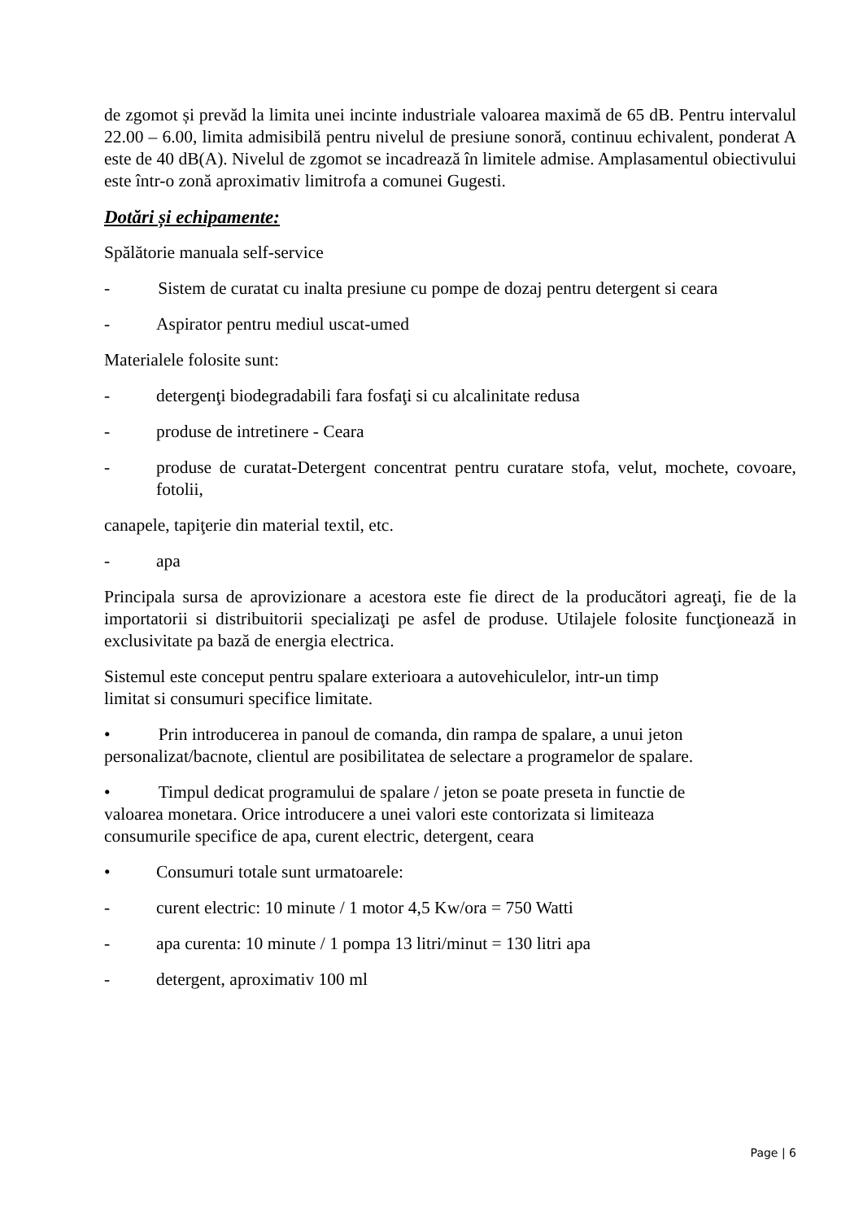de zgomot și prevăd la limita unei incinte industriale valoarea maximă de 65 dB. Pentru intervalul 22.00 – 6.00, limita admisibilă pentru nivelul de presiune sonoră, continuu echivalent, ponderat A este de 40 dB(A). Nivelul de zgomot se incadrează în limitele admise. Amplasamentul obiectivului este într-o zonă aproximativ limitrofa a comunei Gugesti.
Dotări și echipamente:
Spălătorie manuala self-service
- Sistem de curatat cu inalta presiune cu pompe de dozaj pentru detergent si ceara
- Aspirator pentru mediul uscat-umed
Materialele folosite sunt:
- detergenţi biodegradabili fara fosfaţi si cu alcalinitate redusa
- produse de intretinere - Ceara
- produse de curatat-Detergent concentrat pentru curatare stofa, velut, mochete, covoare, fotolii,
canapele, tapiţerie din material textil, etc.
- apa
Principala sursa de aprovizionare a acestora este fie direct de la producători agreaţi, fie de la importatorii si distribuitorii specializaţi pe asfel de produse. Utilajele folosite funcţionează in exclusivitate pa bază de energia electrica.
Sistemul este conceput pentru spalare exterioara a autovehiculelor, intr-un timp
limitat si consumuri specifice limitate.
• Prin introducerea in panoul de comanda, din rampa de spalare, a unui jeton personalizat/bacnote, clientul are posibilitatea de selectare a programelor de spalare.
• Timpul dedicat programului de spalare / jeton se poate preseta in functie de
valoarea monetara. Orice introducere a unei valori este contorizata si limiteaza
consumurile specifice de apa, curent electric, detergent, ceara
• Consumuri totale sunt urmatoarele:
- curent electric: 10 minute / 1 motor 4,5 Kw/ora = 750 Watti
- apa curenta: 10 minute / 1 pompa 13 litri/minut = 130 litri apa
- detergent, aproximativ 100 ml
Page | 6